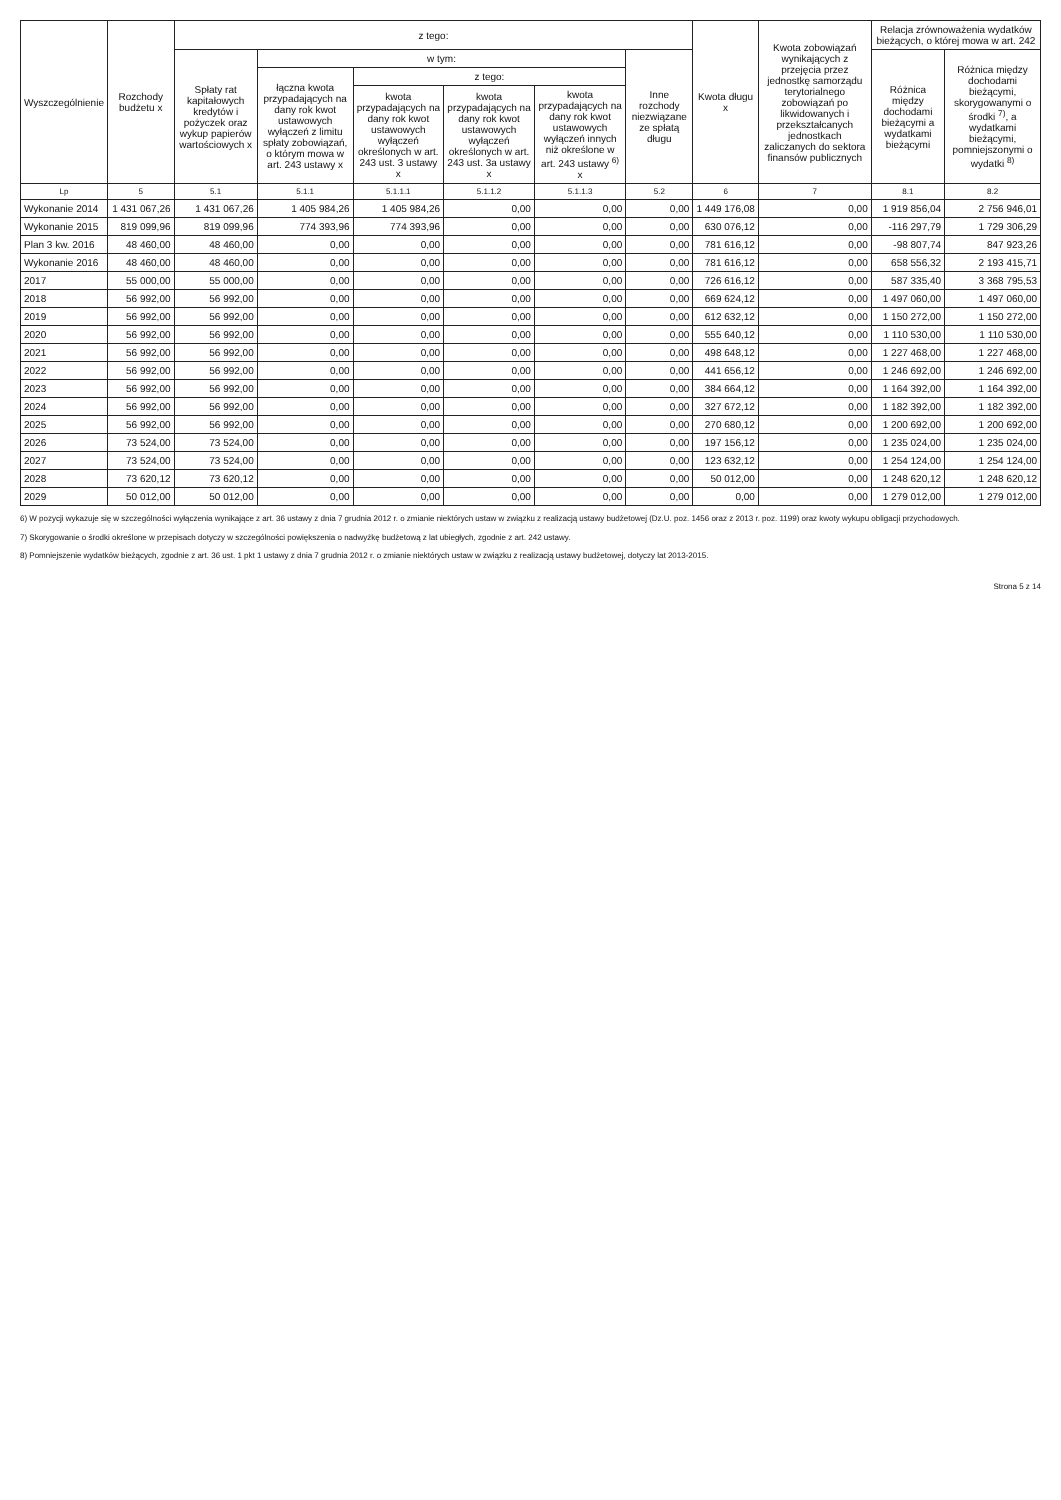| Wyszczególnienie | Rozchody budżetu x | z tego: | | | | | | Kwota długu x | Kwota zobowiązań wynikających z przejęcia przez jednostkę samorządu terytorialnego zobowiązań po likwidowanych i przekształcanych jednostkach zaliczanych do sektora finansów publicznych | Relacja zrównoważenia wydatków bieżących, o której mowa w art. 242 | |
| --- | --- | --- | --- | --- | --- | --- | --- | --- | --- | --- | --- |
| | | Spłaty rat kapitałowych kredytów i pożyczek oraz wykup papierów wartościowych x | w tym: | | | | Inne rozchody niezwiązane ze spłatą długu | | | Różnica między dochodami bieżącymi a wydatkami bieżącymi | Różnica między dochodami bieżącymi, skorygowanymi o środki <sup>7)</sup>, a wydatkami bieżącymi, pomniejszonymi o wydatki <sup>8)</sup> |
| | | | łączna kwota przypadających na dany rok kwot ustawowych wyłączeń z limitu spłaty zobowiązań, o którym mowa w art. 243 ustawy x | z tego: | | | | | | | |
| | | | | kwota przypadających na dany rok kwot ustawowych wyłączeń określonych w art. 243 ust. 3 ustawy x | kwota przypadających na dany rok kwot ustawowych wyłączeń określonych w art. 243 ust. 3a ustawy x | kwota przypadających na dany rok kwot ustawowych wyłączeń innych niż określone w art. 243 ustawy <sup>6)</sup> x | | | | | |
| Lp | 5 | 5.1 | 5.1.1 | 5.1.1.1 | 5.1.1.2 | 5.1.1.3 | 5.2 | 6 | 7 | 8.1 | 8.2 |
| Wykonanie 2014 | 1 431 067,26 | 1 431 067,26 | 1 405 984,26 | 1 405 984,26 | 0,00 | 0,00 | 0,00 | 1 449 176,08 | 0,00 | 1 919 856,04 | 2 756 946,01 |
| Wykonanie 2015 | 819 099,96 | 819 099,96 | 774 393,96 | 774 393,96 | 0,00 | 0,00 | 0,00 | 630 076,12 | 0,00 | -116 297,79 | 1 729 306,29 |
| Plan 3 kw. 2016 | 48 460,00 | 48 460,00 | 0,00 | 0,00 | 0,00 | 0,00 | 0,00 | 781 616,12 | 0,00 | -98 807,74 | 847 923,26 |
| Wykonanie 2016 | 48 460,00 | 48 460,00 | 0,00 | 0,00 | 0,00 | 0,00 | 0,00 | 781 616,12 | 0,00 | 658 556,32 | 2 193 415,71 |
| 2017 | 55 000,00 | 55 000,00 | 0,00 | 0,00 | 0,00 | 0,00 | 0,00 | 726 616,12 | 0,00 | 587 335,40 | 3 368 795,53 |
| 2018 | 56 992,00 | 56 992,00 | 0,00 | 0,00 | 0,00 | 0,00 | 0,00 | 669 624,12 | 0,00 | 1 497 060,00 | 1 497 060,00 |
| 2019 | 56 992,00 | 56 992,00 | 0,00 | 0,00 | 0,00 | 0,00 | 0,00 | 612 632,12 | 0,00 | 1 150 272,00 | 1 150 272,00 |
| 2020 | 56 992,00 | 56 992,00 | 0,00 | 0,00 | 0,00 | 0,00 | 0,00 | 555 640,12 | 0,00 | 1 110 530,00 | 1 110 530,00 |
| 2021 | 56 992,00 | 56 992,00 | 0,00 | 0,00 | 0,00 | 0,00 | 0,00 | 498 648,12 | 0,00 | 1 227 468,00 | 1 227 468,00 |
| 2022 | 56 992,00 | 56 992,00 | 0,00 | 0,00 | 0,00 | 0,00 | 0,00 | 441 656,12 | 0,00 | 1 246 692,00 | 1 246 692,00 |
| 2023 | 56 992,00 | 56 992,00 | 0,00 | 0,00 | 0,00 | 0,00 | 0,00 | 384 664,12 | 0,00 | 1 164 392,00 | 1 164 392,00 |
| 2024 | 56 992,00 | 56 992,00 | 0,00 | 0,00 | 0,00 | 0,00 | 0,00 | 327 672,12 | 0,00 | 1 182 392,00 | 1 182 392,00 |
| 2025 | 56 992,00 | 56 992,00 | 0,00 | 0,00 | 0,00 | 0,00 | 0,00 | 270 680,12 | 0,00 | 1 200 692,00 | 1 200 692,00 |
| 2026 | 73 524,00 | 73 524,00 | 0,00 | 0,00 | 0,00 | 0,00 | 0,00 | 197 156,12 | 0,00 | 1 235 024,00 | 1 235 024,00 |
| 2027 | 73 524,00 | 73 524,00 | 0,00 | 0,00 | 0,00 | 0,00 | 0,00 | 123 632,12 | 0,00 | 1 254 124,00 | 1 254 124,00 |
| 2028 | 73 620,12 | 73 620,12 | 0,00 | 0,00 | 0,00 | 0,00 | 0,00 | 50 012,00 | 0,00 | 1 248 620,12 | 1 248 620,12 |
| 2029 | 50 012,00 | 50 012,00 | 0,00 | 0,00 | 0,00 | 0,00 | 0,00 | 0,00 | 0,00 | 1 279 012,00 | 1 279 012,00 |
6) W pozycji wykazuje się w szczególności wyłączenia wynikające z art. 36 ustawy z dnia 7 grudnia 2012 r. o zmianie niektórych ustaw w związku z realizacją ustawy budżetowej (Dz.U. poz. 1456 oraz z 2013 r. poz. 1199) oraz kwoty wykupu obligacji przychodowych.
7) Skorygowanie o środki określone w przepisach dotyczy w szczególności powiększenia o nadwyżkę budżetową z lat ubiegłych, zgodnie z art. 242 ustawy.
8) Pomniejszenie wydatków bieżących, zgodnie z art. 36 ust. 1 pkt 1 ustawy z dnia 7 grudnia 2012 r. o zmianie niektórych ustaw w związku z realizacją ustawy budżetowej, dotyczy lat 2013-2015.
Strona 5 z 14